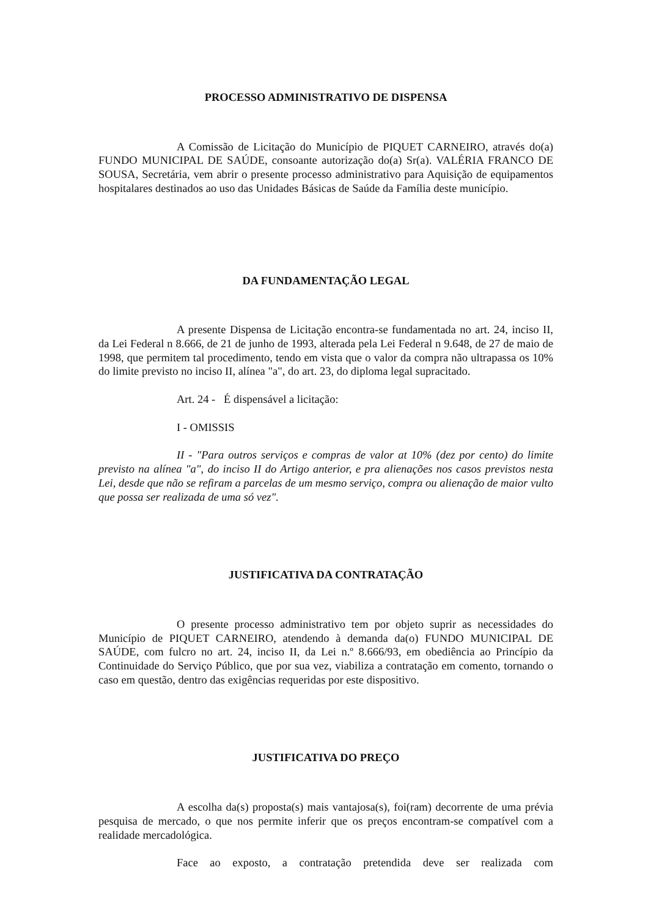PROCESSO ADMINISTRATIVO DE DISPENSA
A Comissão de Licitação do Município de PIQUET CARNEIRO, através do(a) FUNDO MUNICIPAL DE SAÚDE, consoante autorização do(a) Sr(a). VALÉRIA FRANCO DE SOUSA, Secretária, vem abrir o presente processo administrativo para Aquisição de equipamentos hospitalares destinados ao uso das Unidades Básicas de Saúde da Família deste município.
DA FUNDAMENTAÇÃO LEGAL
A presente Dispensa de Licitação encontra-se fundamentada no art. 24, inciso II, da Lei Federal n 8.666, de 21 de junho de 1993, alterada pela Lei Federal n 9.648, de 27 de maio de 1998, que permitem tal procedimento, tendo em vista que o valor da compra não ultrapassa os 10% do limite previsto no inciso II, alínea "a", do art. 23, do diploma legal supracitado.
Art. 24 - É dispensável a licitação:
I - OMISSIS
II - "Para outros serviços e compras de valor at 10% (dez por cento) do limite previsto na alínea "a", do inciso II do Artigo anterior, e pra alienações nos casos previstos nesta Lei, desde que não se refiram a parcelas de um mesmo serviço, compra ou alienação de maior vulto que possa ser realizada de uma só vez".
JUSTIFICATIVA DA CONTRATAÇÃO
O presente processo administrativo tem por objeto suprir as necessidades do Município de PIQUET CARNEIRO, atendendo à demanda da(o) FUNDO MUNICIPAL DE SAÚDE, com fulcro no art. 24, inciso II, da Lei n.º 8.666/93, em obediência ao Princípio da Continuidade do Serviço Público, que por sua vez, viabiliza a contratação em comento, tornando o caso em questão, dentro das exigências requeridas por este dispositivo.
JUSTIFICATIVA DO PREÇO
A escolha da(s) proposta(s) mais vantajosa(s), foi(ram) decorrente de uma prévia pesquisa de mercado, o que nos permite inferir que os preços encontram-se compatível com a realidade mercadológica.
Face ao exposto, a contratação pretendida deve ser realizada com